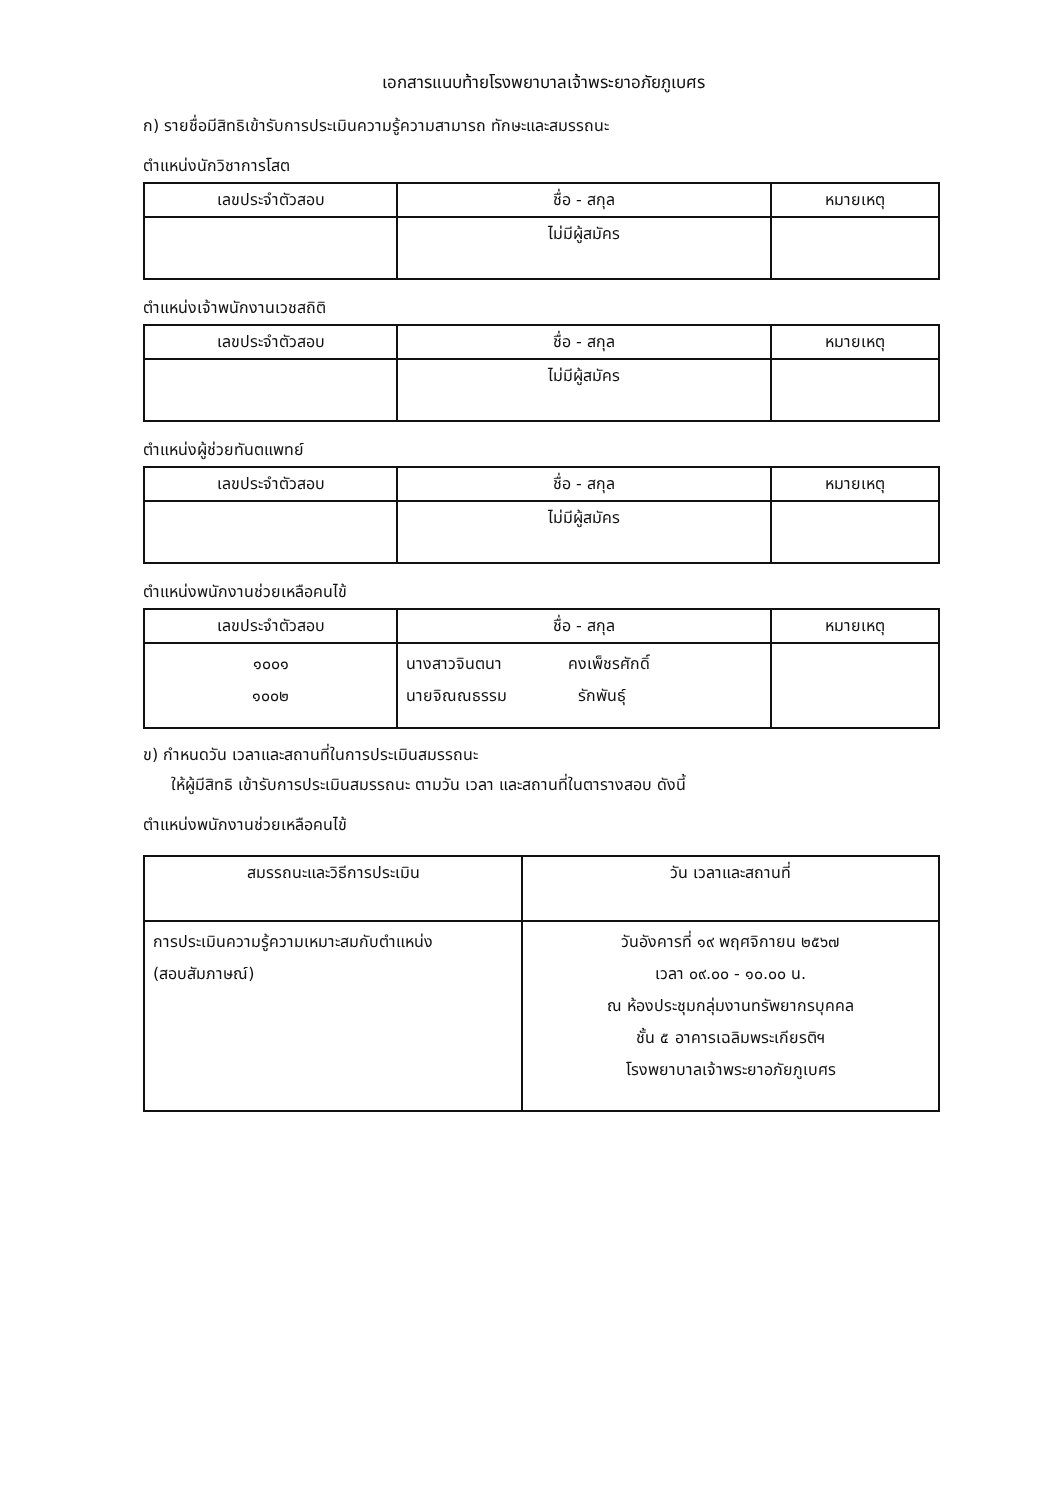เอกสารแนบท้ายโรงพยาบาลเจ้าพระยาอภัยภูเบศร
ก) รายชื่อมีสิทธิเข้ารับการประเมินความรู้ความสามารถ ทักษะและสมรรถนะ
ตำแหน่งนักวิชาการโสต
| เลขประจำตัวสอบ | ชื่อ - สกุล | หมายเหตุ |
| --- | --- | --- |
| | ไม่มีผู้สมัคร | |
ตำแหน่งเจ้าพนักงานเวชสถิติ
| เลขประจำตัวสอบ | ชื่อ - สกุล | หมายเหตุ |
| --- | --- | --- |
| | ไม่มีผู้สมัคร | |
ตำแหน่งผู้ช่วยทันตแพทย์
| เลขประจำตัวสอบ | ชื่อ - สกุล | หมายเหตุ |
| --- | --- | --- |
| | ไม่มีผู้สมัคร | |
ตำแหน่งพนักงานช่วยเหลือคนไข้
| เลขประจำตัวสอบ | ชื่อ - สกุล | หมายเหตุ |
| --- | --- | --- |
| ๑๐๐๑ ๑๐๐๒ | นางสาวจินตนา คงเพ็ชรศักดิ์ นายจิณณธรรม รักพันธุ์ | |
ข) กำหนดวัน เวลาและสถานที่ในการประเมินสมรรถนะ
ให้ผู้มีสิทธิ เข้ารับการประเมินสมรรถนะ ตามวัน เวลา และสถานที่ในตารางสอบ ดังนี้
ตำแหน่งพนักงานช่วยเหลือคนไข้
| สมรรถนะและวิธีการประเมิน | วัน เวลาและสถานที่ |
| --- | --- |
| การประเมินความรู้ความเหมาะสมกับตำแหน่ง (สอบสัมภาษณ์) | วันอังคารที่ ๑๙ พฤศจิกายน ๒๕๖๗ เวลา ๐๙.๐๐ - ๑๐.๐๐ น. ณ ห้องประชุมกลุ่มงานทรัพยากรบุคคล ชั้น ๕ อาคารเฉลิมพระเกียรติฯ โรงพยาบาลเจ้าพระยาอภัยภูเบศร |